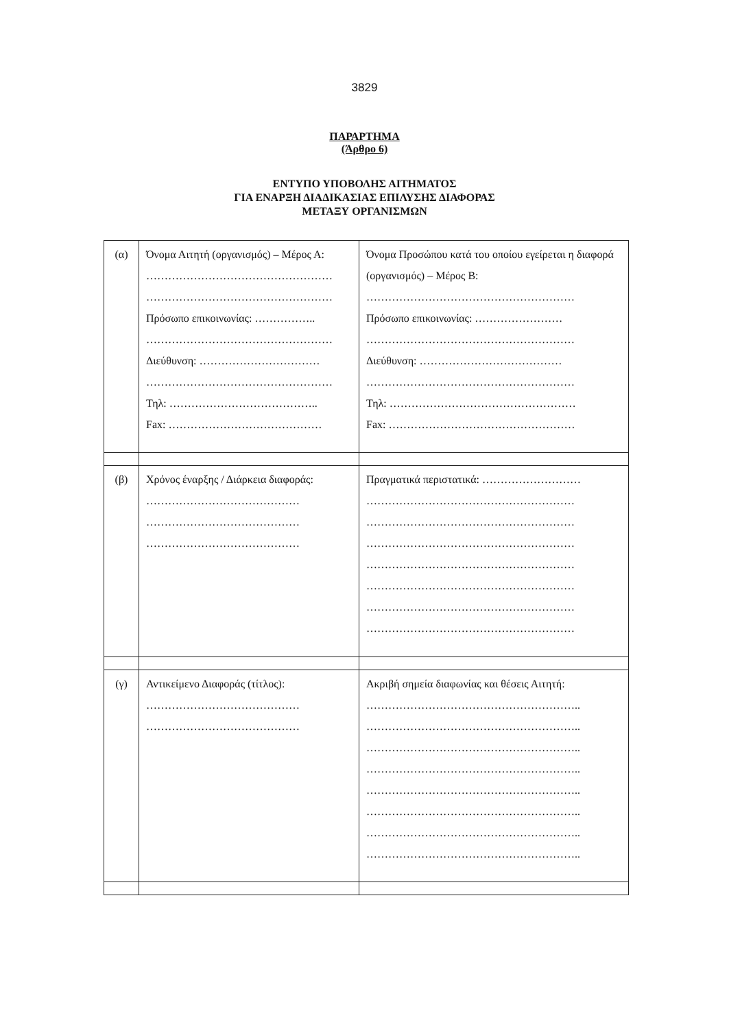3829
ΠΑΡΑΡΤΗΜΑ
(Άρθρο 6)
ΕΝΤΥΠΟ ΥΠΟΒΟΛΗΣ ΑΙΤΗΜΑΤΟΣ
ΓΙΑ ΕΝΑΡΞΗ ΔΙΑΔΙΚΑΣΙΑΣ ΕΠΙΛΥΣΗΣ ΔΙΑΦΟΡΑΣ
ΜΕΤΑΞΥ ΟΡΓΑΝΙΣΜΩΝ
| (α) | Όνομα Αιτητή (οργανισμός) – Μέρος Α: …………………………………………… …………………………………………… Πρόσωπο επικοινωνίας: …………….. …………………………………………… Διεύθυνση: …………………………… …………………………………………… Τηλ: ………………………………….. Fax: …………………………………… | Όνομα Προσώπου κατά του οποίου εγείρεται η διαφορά (οργανισμός) – Μέρος Β: ………………………………………………… Πρόσωπο επικοινωνίας: …………………… ………………………………………………… Διεύθυνση: ………………………………… ………………………………………………… Τηλ: …………………………………………… Fax: …………………………………………… |
| (β) | Χρόνος έναρξης / Διάρκεια διαφοράς: …………………………………… …………………………………… …………………………………… | Πραγματικά περιστατικά: ……………………… ………………………………………………… ………………………………………………… ………………………………………………… ………………………………………………… ………………………………………………… ………………………………………………… ………………………………………………… |
| (γ) | Αντικείμενο Διαφοράς (τίτλος): …………………………………… …………………………………… | Ακριβή σημεία διαφωνίας και θέσεις Αιτητή: ………………………………………………….. ………………………………………………….. ………………………………………………….. ………………………………………………….. ………………………………………………….. ………………………………………………….. ………………………………………………….. ………………………………………………….. |